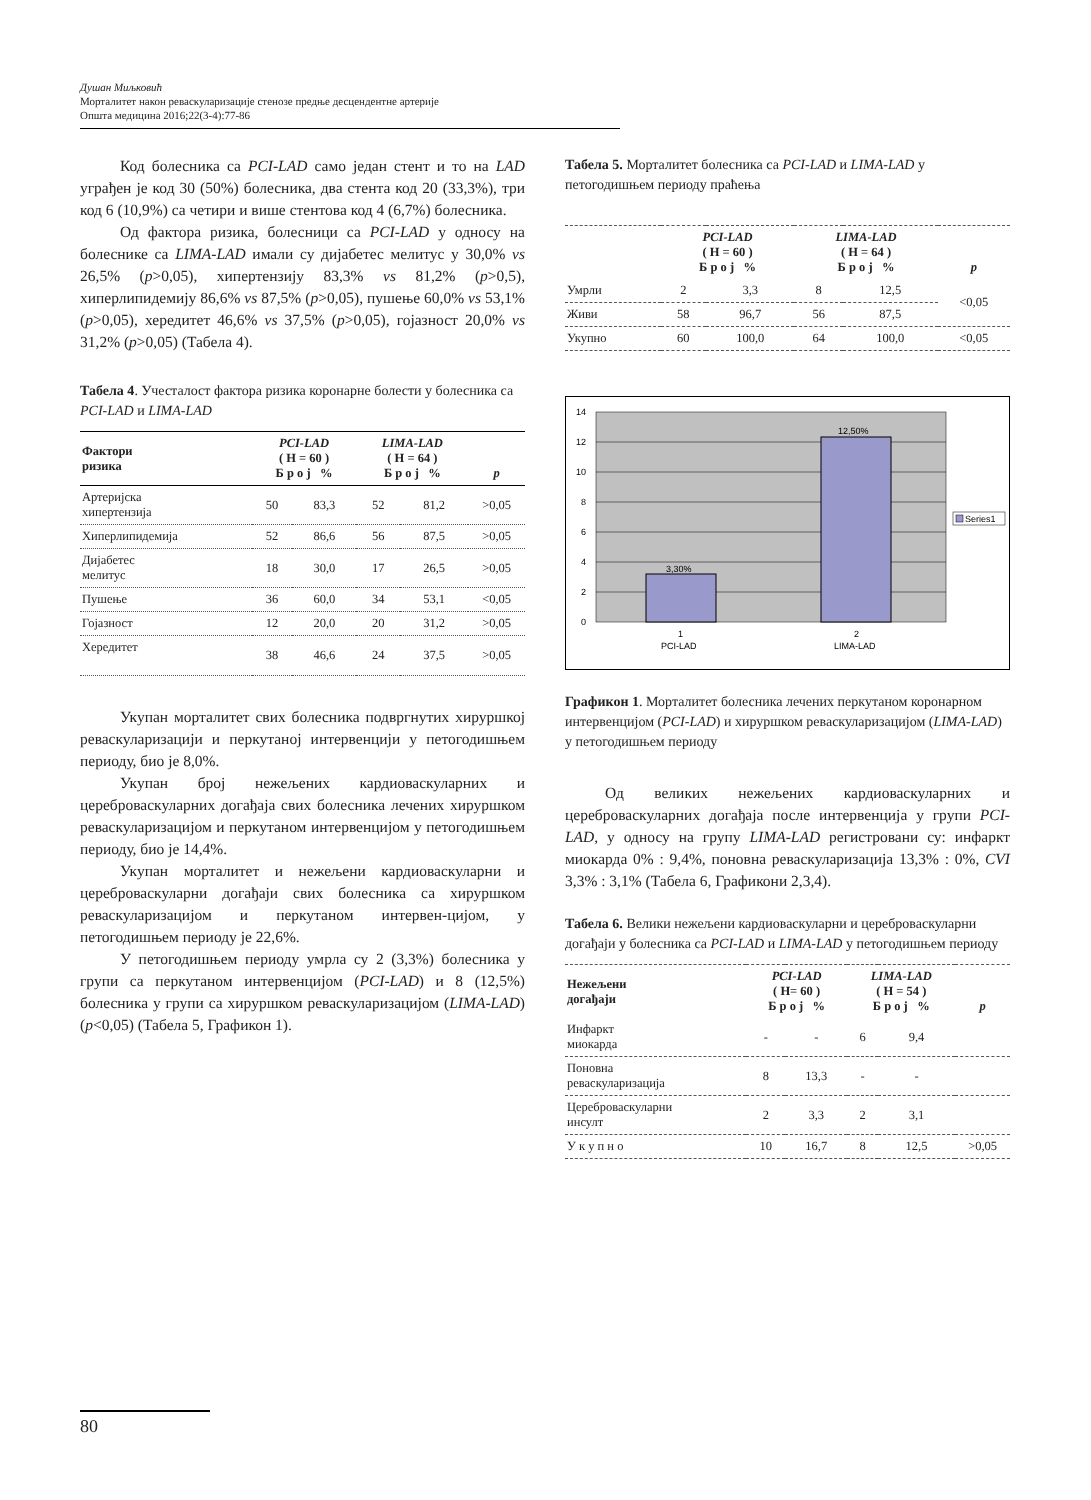Душан Миљковић
Морталитет након реваскуларизације стенозе предње десцендентне артерије
Општа медицина 2016;22(3-4):77-86
Код болесника са PCI-LAD само један стент и то на LAD уграђен је код 30 (50%) болесника, два стента код 20 (33,3%), три код 6 (10,9%) са четири и више стентова код 4 (6,7%) болесника.
Од фактора ризика, болесници са PCI-LAD у односу на болеснике са LIMA-LAD имали су дијабетес мелитус у 30,0% vs 26,5% (p>0,05), хипертензију 83,3% vs 81,2% (p>0,5), хиперлипидемију 86,6% vs 87,5% (p>0,05), пушење 60,0% vs 53,1% (p>0,05), хередитет 46,6% vs 37,5% (p>0,05), гојазност 20,0% vs 31,2% (p>0,05) (Табела 4).
Табела 4. Учесталост фактора ризика коронарне болести у болесника са PCI-LAD и LIMA-LAD
| Фактори ризика | PCI-LAD ( Н = 60 ) Б р о ј % | | LIMA-LAD ( Н = 64 ) Б р о ј % | | p |
| --- | --- | --- | --- | --- | --- |
| Артеријска хипертензија | 50 | 83,3 | 52 | 81,2 | >0,05 |
| Хиперлипидемија | 52 | 86,6 | 56 | 87,5 | >0,05 |
| Дијабетес мелитус | 18 | 30,0 | 17 | 26,5 | >0,05 |
| Пушење | 36 | 60,0 | 34 | 53,1 | <0,05 |
| Гојазност | 12 | 20,0 | 20 | 31,2 | >0,05 |
| Хередитет | 38 | 46,6 | 24 | 37,5 | >0,05 |
Укупан морталитет свих болесника подвргнутих хируршкој реваскуларизацији и перкутаној интервенцији у петогодишњем периоду, био је 8,0%.
Укупан број нежељених кардиоваскуларних и цереброваскуларних догађаја свих болесника лечених хируршком реваскуларизацијом и перкутаном интервенцијом у петогодишњем периоду, био је 14,4%.
Укупан морталитет и нежељени кардиоваскуларни и цереброваскуларни догађаји свих болесника са хируршком реваскуларизацијом и перкутаном интервен-цијом, у петогодишњем периоду је 22,6%.
У петогодишњем периоду умрла су 2 (3,3%) болесника у групи са перкутаном интервенцијом (PCI-LAD) и 8 (12,5%) болесника у групи са хируршком реваскуларизацијом (LIMA-LAD) (p<0,05) (Табела 5, Графикон 1).
Табела 5. Морталитет болесника са PCI-LAD и LIMA-LAD у петогодишњем периоду праћења
| | PCI-LAD ( Н = 60 ) Б р о ј % | | LIMA-LAD ( Н = 64 ) Б р о ј % | | p |
| --- | --- | --- | --- | --- | --- |
| Умрли | 2 | 3,3 | 8 | 12,5 | <0,05 |
| Живи | 58 | 96,7 | 56 | 87,5 | |
| Укупно | 60 | 100,0 | 64 | 100,0 | <0,05 |
3,30%
12,50%
0
2
4
6
8
10
12
14
1
PCI-LAD
2
LIMA-LAD
Series1
Графикон 1. Морталитет болесника лечених перкутаном коронарном интервенцијом (PCI-LAD) и хируршком реваскуларизацијом (LIMA-LAD) у петогодишњем периоду
Од великих нежељених кардиоваскуларних и цереброваскуларних догађаја после интервенција у групи PCI-LAD, у односу на групу LIMA-LAD регистровани су: инфаркт миокарда 0% : 9,4%, поновна реваскуларизација 13,3% : 0%, CVI 3,3% : 3,1% (Табела 6, Графикони 2,3,4).
Табела 6. Велики нежељени кардиоваскуларни и цереброваскуларни догађаји у болесника са PCI-LAD и LIMA-LAD у петогодишњем периоду
| Нежељени догађаји | PCI-LAD ( Н= 60 ) Б р о ј % | | LIMA-LAD ( Н = 54 ) Б р о ј % | | p |
| --- | --- | --- | --- | --- | --- |
| Инфаркт миокарда | - | - | 6 | 9,4 | |
| Поновна реваскуларизација | 8 | 13,3 | - | - | |
| Цереброваскуларни инсулт | 2 | 3,3 | 2 | 3,1 | |
| У к у п н о | 10 | 16,7 | 8 | 12,5 | >0,05 |
80